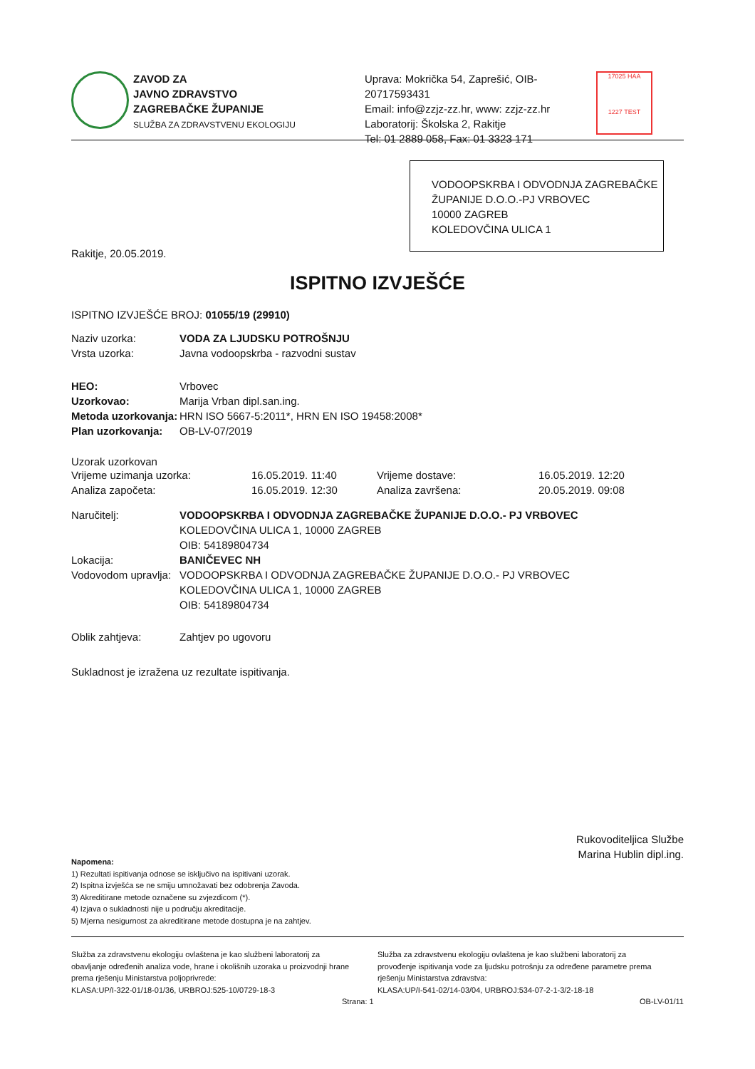ZAVOD ZA
JAVNO ZDRAVSTVO
ZAGREBAČKE ŽUPANIJE
SLUŽBA ZA ZDRAVSTVENU EKOLOGIJU
Uprava: Mokrička 54, Zaprešić, OIB-20717593431
Email: info@zzjz-zz.hr, www: zzjz-zz.hr
Laboratorij: Školska 2, Rakitje
Tel: 01 2889 058, Fax: 01 3323 171
17025 HAA
1227 TEST
VODOOPSKRBA I ODVODNJA ZAGREBAČKE ŽUPANIJE D.O.O.-PJ VRBOVEC
10000 ZAGREB
KOLEDOVČINA ULICA 1
Rakitje, 20.05.2019.
ISPITNO IZVJEŠĆE
ISPITNO IZVJEŠĆE BROJ: 01055/19 (29910)
Naziv uzorka: VODA ZA LJUDSKU POTROŠNJU
Vrsta uzorka: Javna vodoopskrba - razvodni sustav
HEO: Vrbovec
Uzorkovao: Marija Vrban dipl.san.ing.
Metoda uzorkovanja: HRN ISO 5667-5:2011*, HRN EN ISO 19458:2008*
Plan uzorkovanja: OB-LV-07/2019
Uzorak uzorkovan
| Vrijeme uzimanja uzorka: | 16.05.2019. 11:40 | Vrijeme dostave: | 16.05.2019. 12:20 |
| Analiza započeta: | 16.05.2019. 12:30 | Analiza završena: | 20.05.2019. 09:08 |
Naručitelj: VODOOPSKRBA I ODVODNJA ZAGREBAČKE ŽUPANIJE D.O.O.- PJ VRBOVEC
KOLEDOVČINA ULICA 1, 10000 ZAGREB
OIB: 54189804734
Lokacija: BANIČEVEC NH
Vodovodom upravlja: VODOOPSKRBA I ODVODNJA ZAGREBAČKE ŽUPANIJE D.O.O.- PJ VRBOVEC
KOLEDOVČINA ULICA 1, 10000 ZAGREB
OIB: 54189804734
Oblik zahtjeva: Zahtjev po ugovoru
Sukladnost je izražena uz rezultate ispitivanja.
Rukovoditeljica Službe
Marina Hublin dipl.ing.
Napomena:
1) Rezultati ispitivanja odnose se isključivo na ispitivani uzorak.
2) Ispitna izvješća se ne smiju umnožavati bez odobrenja Zavoda.
3) Akreditirane metode označene su zvjezdicom (*).
4) Izjava o sukladnosti nije u području akreditacije.
5) Mjerna nesigurnost za akreditirane metode dostupna je na zahtjev.
Služba za zdravstvenu ekologiju ovlaštena je kao službeni laboratorij za obavljanje određenih analiza vode, hrane i okolišnih uzoraka u proizvodnji hrane prema rješenju Ministarstva poljoprivrede:
KLASA:UP/I-322-01/18-01/36, URBROJ:525-10/0729-18-3
Služba za zdravstvenu ekologiju ovlaštena je kao službeni laboratorij za provođenje ispitivanja vode za ljudsku potrošnju za određene parametre prema rješenju Ministarstva zdravstva:
KLASA:UP/I-541-02/14-03/04, URBROJ:534-07-2-1-3/2-18-18
Strana: 1 OB-LV-01/11